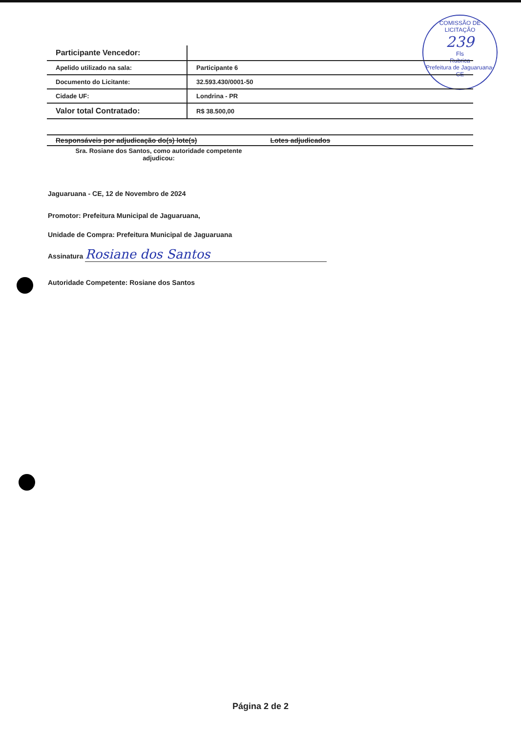COMISSÃO DE LICITAÇÃO
239
Fls
Rubrica
Prefeitura de Jaguaruana-CE
| Participante Vencedor: | |
| Apelido utilizado na sala: | Participante 6 |
| Documento do Licitante: | 32.593.430/0001-50 |
| Cidade UF: | Londrina - PR |
| Valor total Contratado: | R$ 38.500,00 |
Responsáveis por adjudicação do(s) lote(s) Lotes adjudicados
Sra. Rosiane dos Santos, como autoridade competente adjudicou:
Jaguaruana - CE, 12 de Novembro de 2024
Promotor: Prefeitura Municipal de Jaguaruana,
Unidade de Compra: Prefeitura Municipal de Jaguaruana
Assinatura Rosiane dos Santos
Autoridade Competente: Rosiane dos Santos
Página 2 de 2